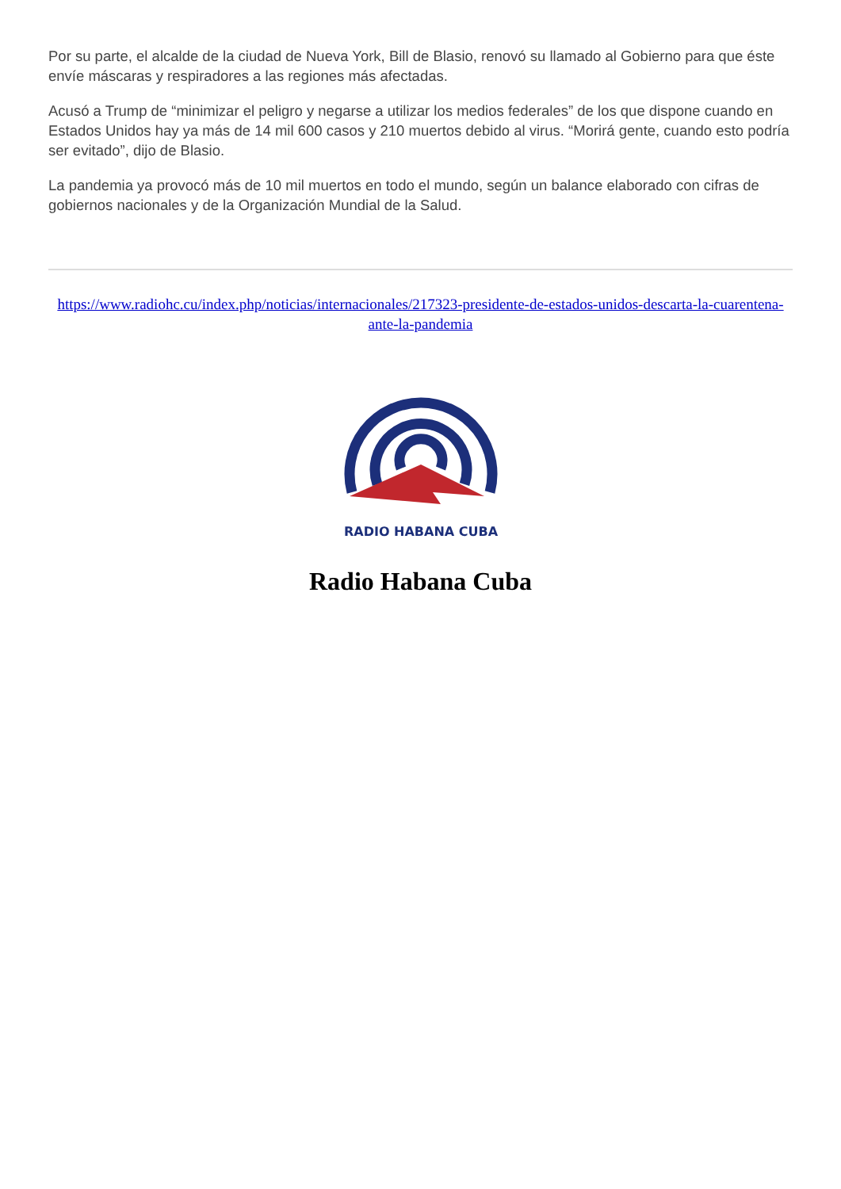Por su parte, el alcalde de la ciudad de Nueva York, Bill de Blasio, renovó su llamado al Gobierno para que éste envíe máscaras y respiradores a las regiones más afectadas.
Acusó a Trump de “minimizar el peligro y negarse a utilizar los medios federales” de los que dispone cuando en Estados Unidos hay ya más de 14 mil 600 casos y 210 muertos debido al virus. “Morirá gente, cuando esto podría ser evitado”, dijo de Blasio.
La pandemia ya provocó más de 10 mil muertos en todo el mundo, según un balance elaborado con cifras de gobiernos nacionales y de la Organización Mundial de la Salud.
https://www.radiohc.cu/index.php/noticias/internacionales/217323-presidente-de-estados-unidos-descarta-la-cuarentena-ante-la-pandemia
RADIO HABANA CUBA
Radio Habana Cuba